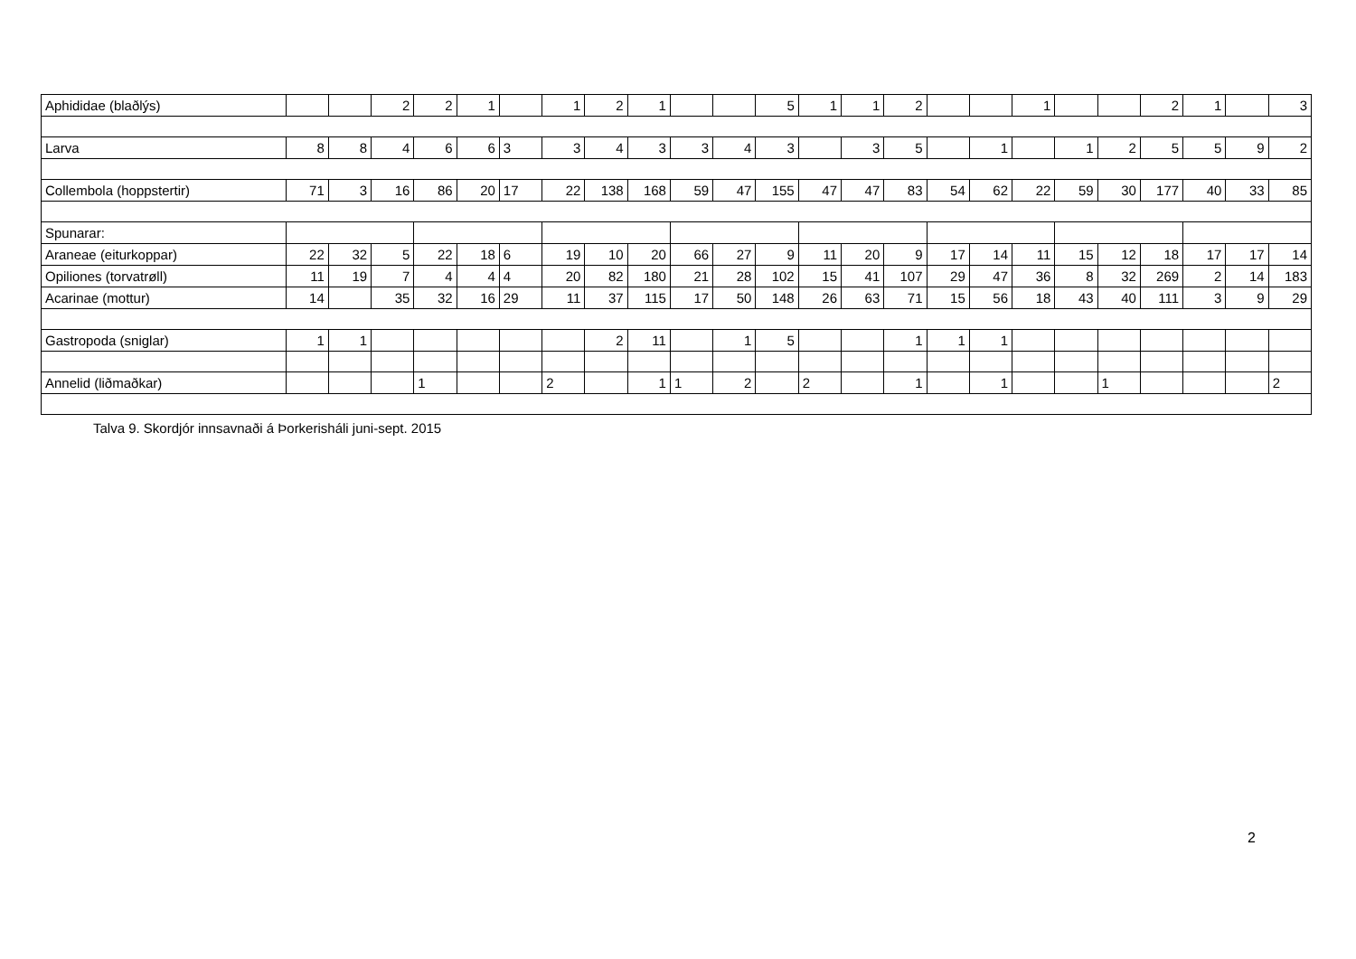| Aphididae (blaðlýs) | | | 2 | 2 | 1 | | 1 | 2 | 1 | | | 5 | 1 | 1 | 2 | | | 1 | | | 2 | 1 | | 3 |
| Larva | 8 | 8 | 4 | 6 | 6 | 3 | 3 | 4 | 3 | 3 | 4 | 3 | | 3 | 5 | | 1 | | 1 | 2 | 5 | 5 | 9 | 2 |
| Collembola (hoppstertir) | 71 | 3 | 16 | 86 | 20 | 17 | 22 | 138 | 168 | 59 | 47 | 155 | 47 | 47 | 83 | 54 | 62 | 22 | 59 | 30 | 177 | 40 | 33 | 85 |
| Spunarar: | | | | | | | | | | | | | | | | | | | | | | | | |
| Araneae (eiturkoppar) | 22 | 32 | 5 | 22 | 18 | 6 | 19 | 10 | 20 | 66 | 27 | 9 | 11 | 20 | 9 | 17 | 14 | 11 | 15 | 12 | 18 | 17 | 17 | 14 |
| Opiliones (torvatrøll) | 11 | 19 | 7 | 4 | 4 | 4 | 20 | 82 | 180 | 21 | 28 | 102 | 15 | 41 | 107 | 29 | 47 | 36 | 8 | 32 | 269 | 2 | 14 | 183 |
| Acarinae (mottur) | 14 | | 35 | 32 | 16 | 29 | 11 | 37 | 115 | 17 | 50 | 148 | 26 | 63 | 71 | 15 | 56 | 18 | 43 | 40 | 111 | 3 | 9 | 29 |
| Gastropoda (sniglar) | 1 | 1 | | | | | | 2 | 11 | | 1 | 5 | | | 1 | 1 | 1 | | | | | | | |
| Annelid (liðmaðkar) | | | | 1 | | | 2 | | 1 | 1 | 2 | | 2 | | 1 | | 1 | | | 1 | | | | 2 |
Talva 9. Skordjór innsavnaði á Þorkerisháli juni-sept. 2015
2